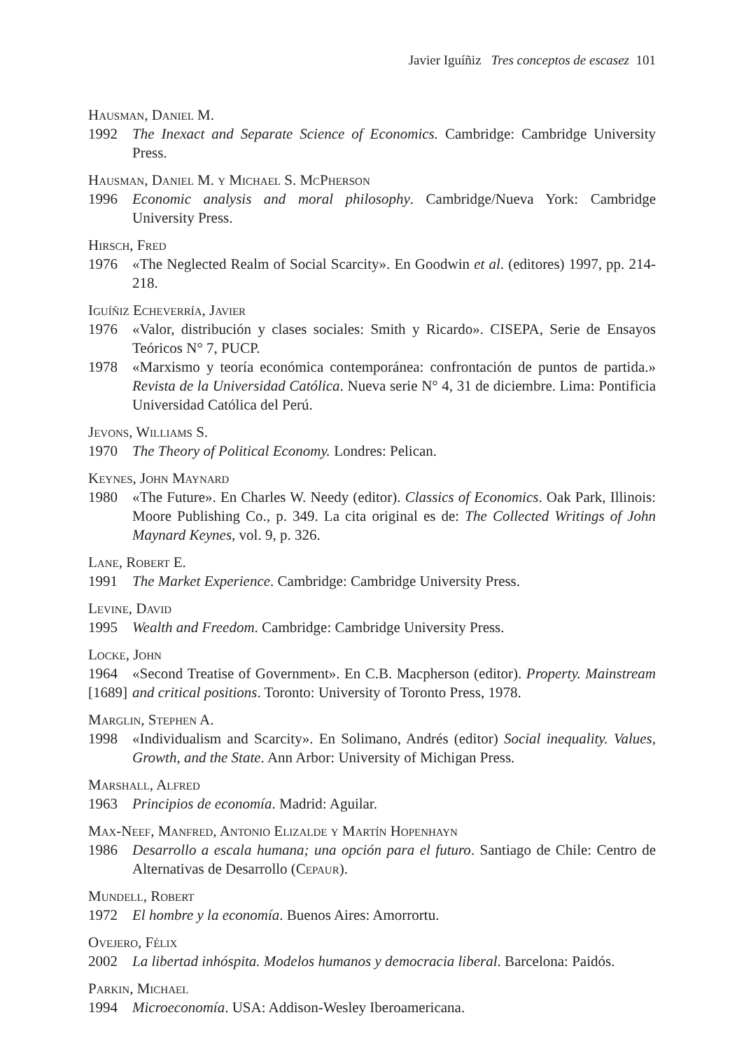Javier Iguíñiz Tres conceptos de escasez 101
Hausman, Daniel M.
1992 The Inexact and Separate Science of Economics. Cambridge: Cambridge University Press.
Hausman, Daniel M. y Michael S. McPherson
1996 Economic analysis and moral philosophy. Cambridge/Nueva York: Cambridge University Press.
Hirsch, Fred
1976 «The Neglected Realm of Social Scarcity». En Goodwin et al. (editores) 1997, pp. 214-218.
Iguíñiz Echeverría, Javier
1976 «Valor, distribución y clases sociales: Smith y Ricardo». CISEPA, Serie de Ensayos Teóricos N° 7, PUCP.
1978 «Marxismo y teoría económica contemporánea: confrontación de puntos de partida.» Revista de la Universidad Católica. Nueva serie N° 4, 31 de diciembre. Lima: Pontificia Universidad Católica del Perú.
Jevons, Williams S.
1970 The Theory of Political Economy. Londres: Pelican.
Keynes, John Maynard
1980 «The Future». En Charles W. Needy (editor). Classics of Economics. Oak Park, Illinois: Moore Publishing Co., p. 349. La cita original es de: The Collected Writings of John Maynard Keynes, vol. 9, p. 326.
Lane, Robert E.
1991 The Market Experience. Cambridge: Cambridge University Press.
Levine, David
1995 Wealth and Freedom. Cambridge: Cambridge University Press.
Locke, John
1964
[1689] «Second Treatise of Government». En C.B. Macpherson (editor). Property. Mainstream and critical positions. Toronto: University of Toronto Press, 1978.
Marglin, Stephen A.
1998 «Individualism and Scarcity». En Solimano, Andrés (editor) Social inequality. Values, Growth, and the State. Ann Arbor: University of Michigan Press.
Marshall, Alfred
1963 Principios de economía. Madrid: Aguilar.
Max-Neef, Manfred, Antonio Elizalde y Martín Hopenhayn
1986 Desarrollo a escala humana; una opción para el futuro. Santiago de Chile: Centro de Alternativas de Desarrollo (Cepaur).
Mundell, Robert
1972 El hombre y la economía. Buenos Aires: Amorrortu.
Ovejero, Félix
2002 La libertad inhóspita. Modelos humanos y democracia liberal. Barcelona: Paidós.
Parkin, Michael
1994 Microeconomía. USA: Addison-Wesley Iberoamericana.